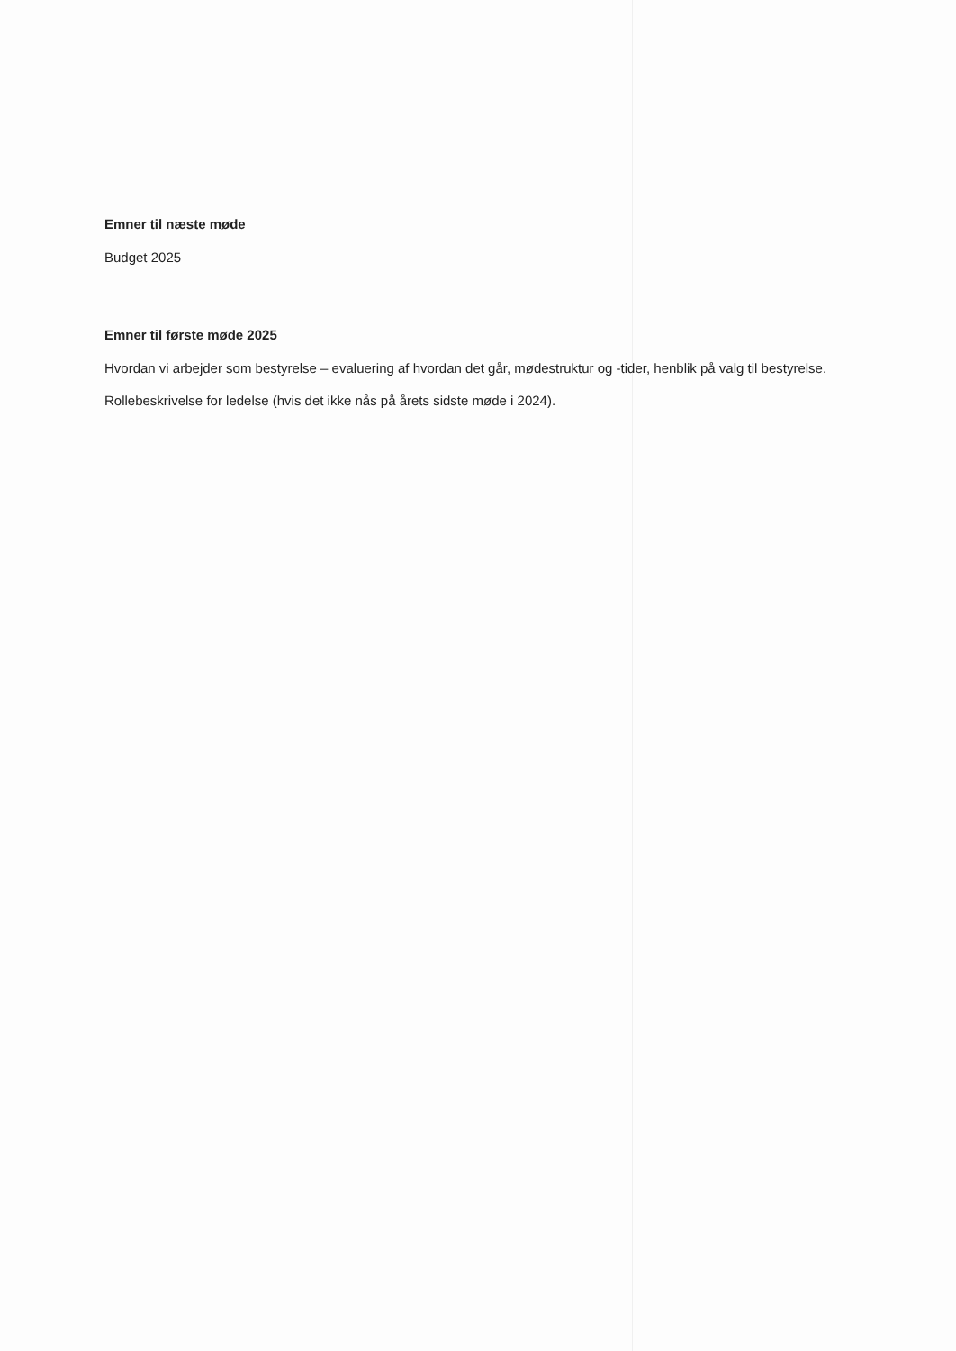Emner til næste møde
Budget 2025
Emner til første møde 2025
Hvordan vi arbejder som bestyrelse – evaluering af hvordan det går, mødestruktur og -tider, henblik på valg til bestyrelse.
Rollebeskrivelse for ledelse (hvis det ikke nås på årets sidste møde i 2024).